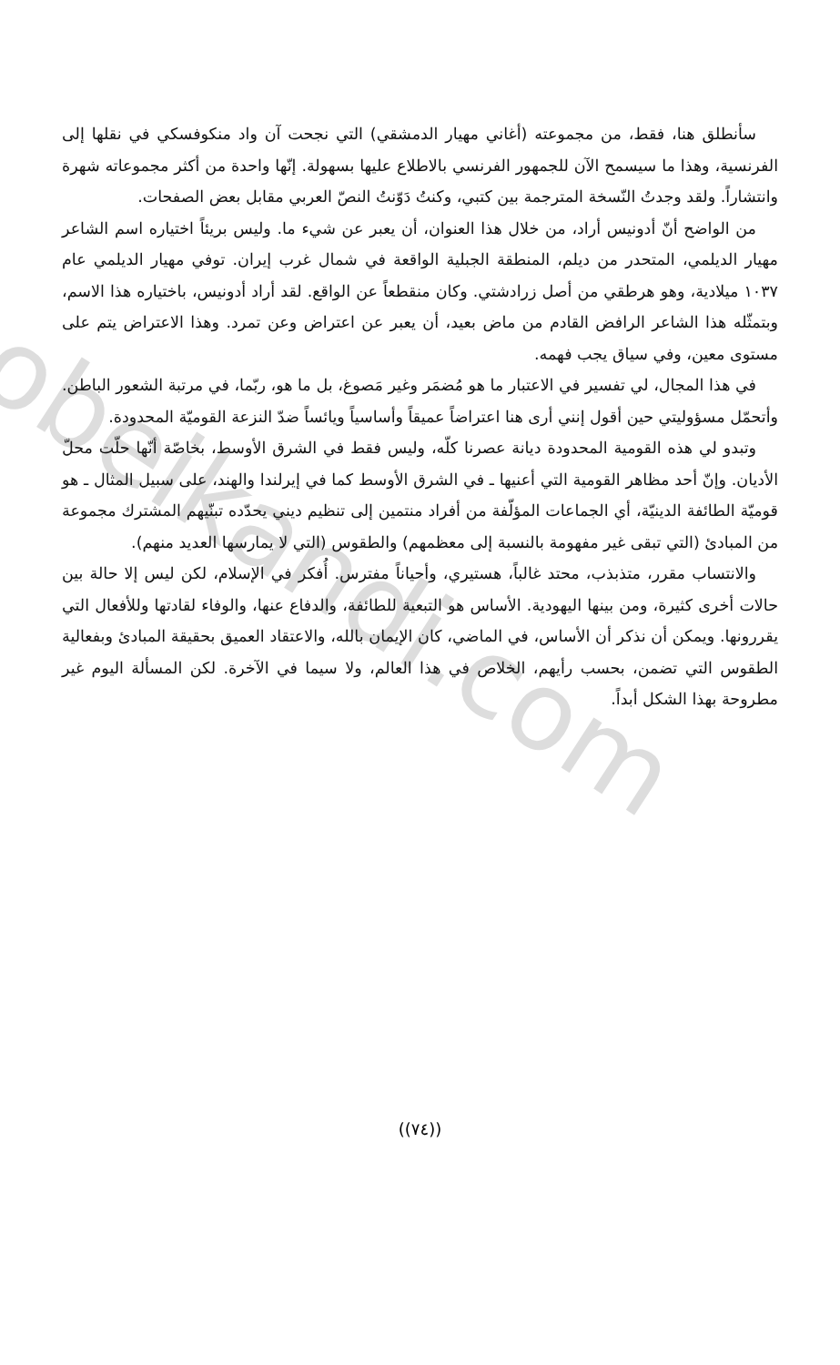obeikandi.com
سأنطلق هنا، فقط، من مجموعته (أغاني مهيار الدمشقي) التي نجحت آن واد منكوفسكي في نقلها إلى الفرنسية، وهذا ما سيسمح الآن للجمهور الفرنسي بالاطلاع عليها بسهولة. إنّها واحدة من أكثر مجموعاته شهرة وانتشاراً. ولقد وجدتُ النّسخة المترجمة بين كتبي، وكنتُ دَوّنتُ النصّ العربي مقابل بعض الصفحات.
من الواضح أنّ أدونيس أراد، من خلال هذا العنوان، أن يعبر عن شيء ما. وليس بريئاً اختياره اسم الشاعر مهيار الديلمي، المتحدر من ديلم، المنطقة الجبلية الواقعة في شمال غرب إيران. توفي مهيار الديلمي عام ١٠٣٧ ميلادية، وهو هرطقي من أصل زرادشتي. وكان منقطعاً عن الواقع. لقد أراد أدونيس، باختياره هذا الاسم، وبتمثّله هذا الشاعر الرافض القادم من ماض بعيد، أن يعبر عن اعتراض وعن تمرد. وهذا الاعتراض يتم على مستوى معين، وفي سياق يجب فهمه.
في هذا المجال، لي تفسير في الاعتبار ما هو مُضمَر وغير مَصوغ، بل ما هو، ربّما، في مرتبة الشعور الباطن. وأتحمّل مسؤوليتي حين أقول إنني أرى هنا اعتراضاً عميقاً وأساسياً ويائساً ضدّ النزعة القوميّة المحدودة.
وتبدو لي هذه القومية المحدودة ديانة عصرنا كلّه، وليس فقط في الشرق الأوسط، بخاصّة أنّها حلّت محلّ الأديان. وإنّ أحد مظاهر القومية التي أعنيها ـ في الشرق الأوسط كما في إيرلندا والهند، على سبيل المثال ـ هو قوميّة الطائفة الدينيّة، أي الجماعات المؤلّفة من أفراد منتمين إلى تنظيم ديني يحدّده تبنّيهم المشترك مجموعة من المبادئ (التي تبقى غير مفهومة بالنسبة إلى معظمهم) والطقوس (التي لا يمارسها العديد منهم).
والانتساب مقرر، متذبذب، محتد غالباً، هستيري، وأحياناً مفترس. أُفكر في الإسلام، لكن ليس إلا حالة بين حالات أخرى كثيرة، ومن بينها اليهودية. الأساس هو التبعية للطائفة، والدفاع عنها، والوفاء لقادتها وللأفعال التي يقررونها. ويمكن أن نذكر أن الأساس، في الماضي، كان الإيمان بالله، والاعتقاد العميق بحقيقة المبادئ وبفعالية الطقوس التي تضمن، بحسب رأيهم، الخلاص في هذا العالم، ولا سيما في الآخرة. لكن المسألة اليوم غير مطروحة بهذا الشكل أبداً.
((٧٤))